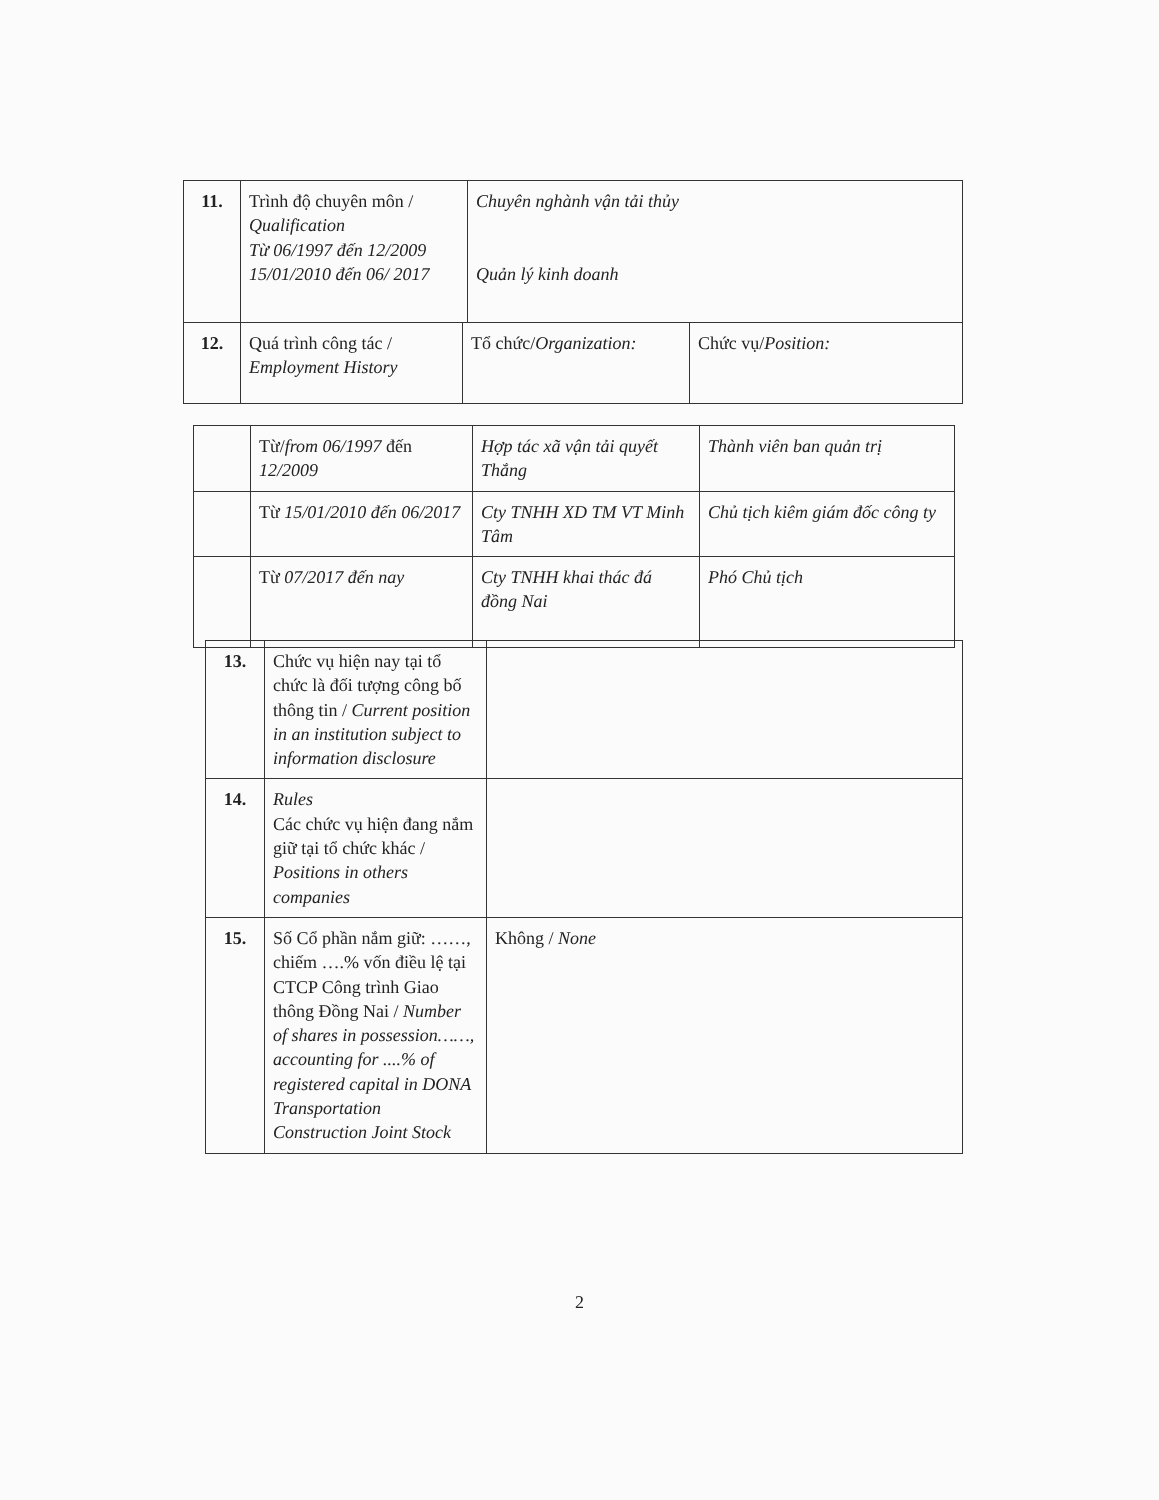| 11. | Trình độ chuyên môn / Qualification Từ 06/1997 đến 12/2009 15/01/2010 đến 06/ 2017 | Chuyên nghành vận tải thủy Quản lý kinh doanh |
| 12. | Quá trình công tác / Employment History | Tổ chức/ Organization: | Chức vụ/ Position: |
| | Từ/ from 06/1997 đến 12/2009 | Hợp tác xã vận tải quyết Thắng | Thành viên ban quản trị |
| | Từ 15/01/2010 đến 06/2017 | Cty TNHH XD TM VT Minh Tâm | Chủ tịch kiêm giám đốc công ty |
| | Từ 07/2017 đến nay | Cty TNHH khai thác đá đồng Nai | Phó Chủ tịch |
| 13. | Chức vụ hiện nay tại tổ chức là đối tượng công bố thông tin / Current position in an institution subject to information disclosure | |
| 14. | Rules Các chức vụ hiện đang nắm giữ tại tổ chức khác / Positions in others companies | |
| 15. | Số Cổ phần nắm giữ: ……, chiếm ….% vốn điều lệ tại CTCP Công trình Giao thông Đồng Nai / Number of shares in possession……, accounting for ....% of registered capital in DONA Transportation Construction Joint Stock | Không / None |
2